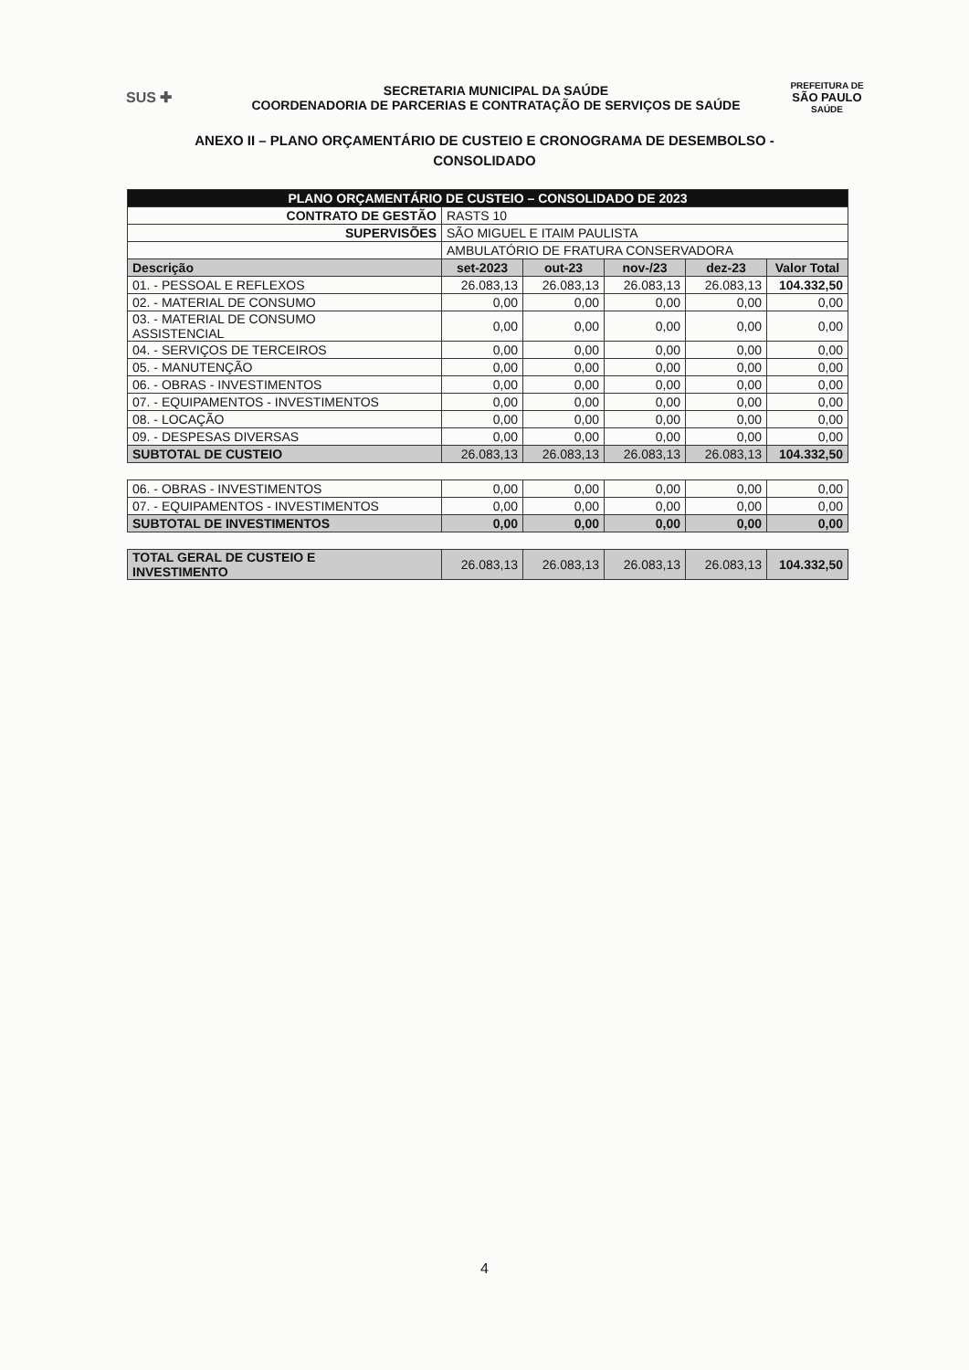SUS ✚
SECRETARIA MUNICIPAL DA SAÚDE
COORDENADORIA DE PARCERIAS E CONTRATAÇÃO DE SERVIÇOS DE SAÚDE
PREFEITURA DE
SÃO PAULO
SAÚDE
ANEXO II – PLANO ORÇAMENTÁRIO DE CUSTEIO E CRONOGRAMA DE DESEMBOLSO -
CONSOLIDADO
| PLANO ORÇAMENTÁRIO DE CUSTEIO – CONSOLIDADO DE 2023 | | | | | |
| CONTRATO DE GESTÃO | RASTS 10 | | | | |
| SUPERVISÕES | SÃO MIGUEL E ITAIM PAULISTA | | | | |
| | AMBULATÓRIO DE FRATURA CONSERVADORA | | | | |
| Descrição | set-2023 | out-23 | nov-/23 | dez-23 | Valor Total |
| 01. - PESSOAL E REFLEXOS | 26.083,13 | 26.083,13 | 26.083,13 | 26.083,13 | 104.332,50 |
| 02. - MATERIAL DE CONSUMO | 0,00 | 0,00 | 0,00 | 0,00 | 0,00 |
| 03. - MATERIAL DE CONSUMO ASSISTENCIAL | 0,00 | 0,00 | 0,00 | 0,00 | 0,00 |
| 04. - SERVIÇOS DE TERCEIROS | 0,00 | 0,00 | 0,00 | 0,00 | 0,00 |
| 05. - MANUTENÇÃO | 0,00 | 0,00 | 0,00 | 0,00 | 0,00 |
| 06. - OBRAS - INVESTIMENTOS | 0,00 | 0,00 | 0,00 | 0,00 | 0,00 |
| 07. - EQUIPAMENTOS - INVESTIMENTOS | 0,00 | 0,00 | 0,00 | 0,00 | 0,00 |
| 08. - LOCAÇÃO | 0,00 | 0,00 | 0,00 | 0,00 | 0,00 |
| 09. - DESPESAS DIVERSAS | 0,00 | 0,00 | 0,00 | 0,00 | 0,00 |
| SUBTOTAL DE CUSTEIO | 26.083,13 | 26.083,13 | 26.083,13 | 26.083,13 | 104.332,50 |
| 06. - OBRAS - INVESTIMENTOS | 0,00 | 0,00 | 0,00 | 0,00 | 0,00 |
| 07. - EQUIPAMENTOS - INVESTIMENTOS | 0,00 | 0,00 | 0,00 | 0,00 | 0,00 |
| SUBTOTAL DE INVESTIMENTOS | 0,00 | 0,00 | 0,00 | 0,00 | 0,00 |
| TOTAL GERAL DE CUSTEIO E INVESTIMENTO | 26.083,13 | 26.083,13 | 26.083,13 | 26.083,13 | 104.332,50 |
4